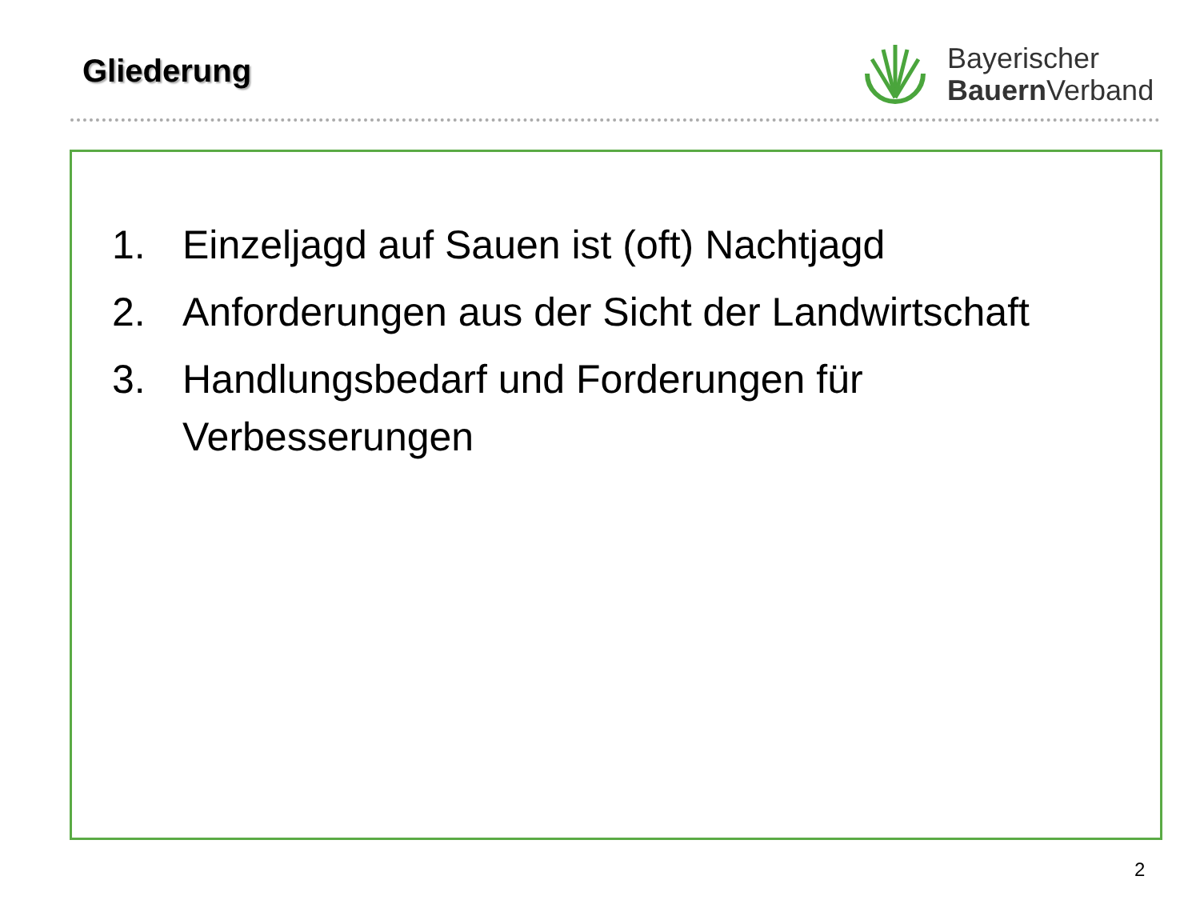Gliederung
Bayerischer
Bauern Verband
1. Einzeljagd auf Sauen ist (oft) Nachtjagd
2. Anforderungen aus der Sicht der Landwirtschaft
3. Handlungsbedarf und Forderungen für Verbesserungen
2